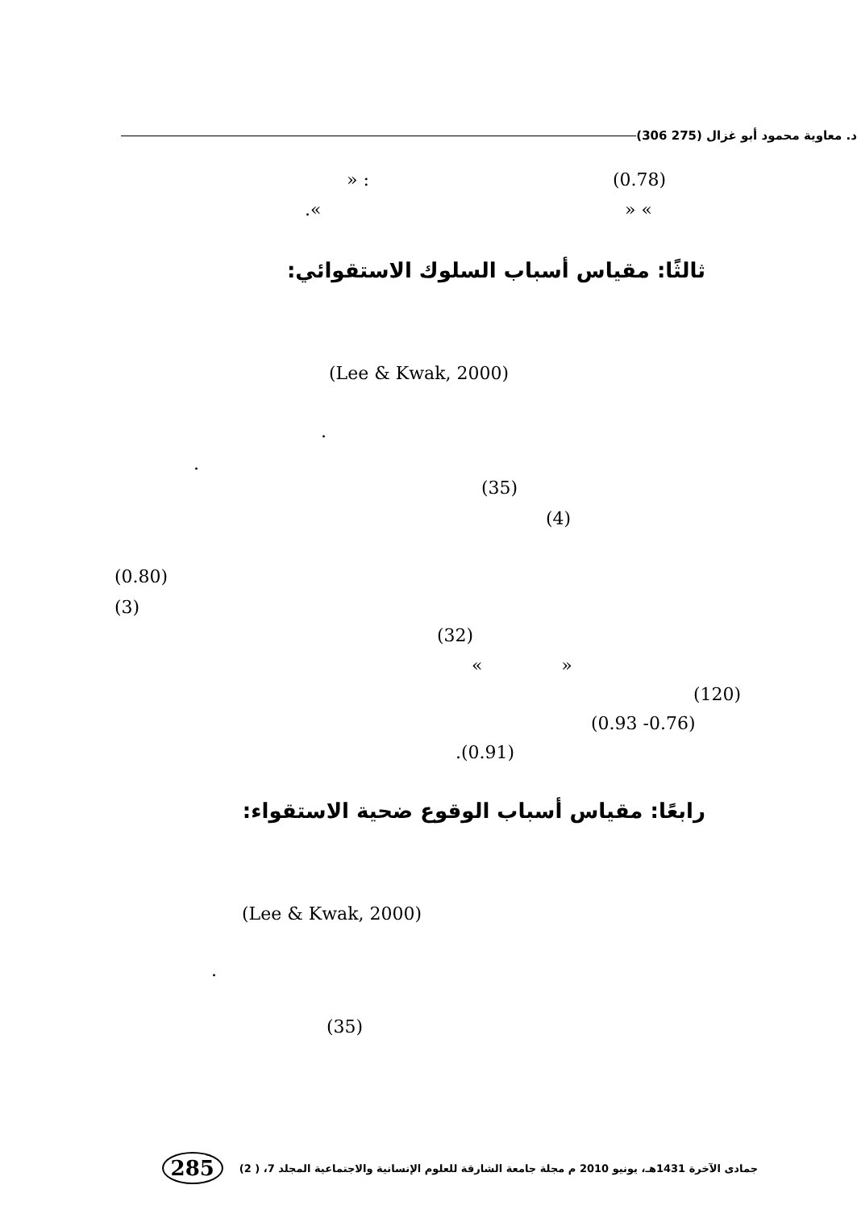د. معاوية محمود أبو غزال (275 306)
(0.78)
» :
» «
.«
ثالثًا: مقياس أسباب السلوك الاستقوائي:
(Lee & Kwak, 2000)
.
.
(35)
(4)
(0.80)
(3)
(32)
« »
(120)
(0.93 -0.76)
.(0.91)
رابعًا: مقياس أسباب الوقوع ضحية الاستقواء:
(Lee & Kwak, 2000)
.
(35)
جمادى الآخرة 1431هـ، يونيو 2010 م مجلة جامعة الشارقة للعلوم الإنسانية والاجتماعية المجلد 7، ( 2)
285